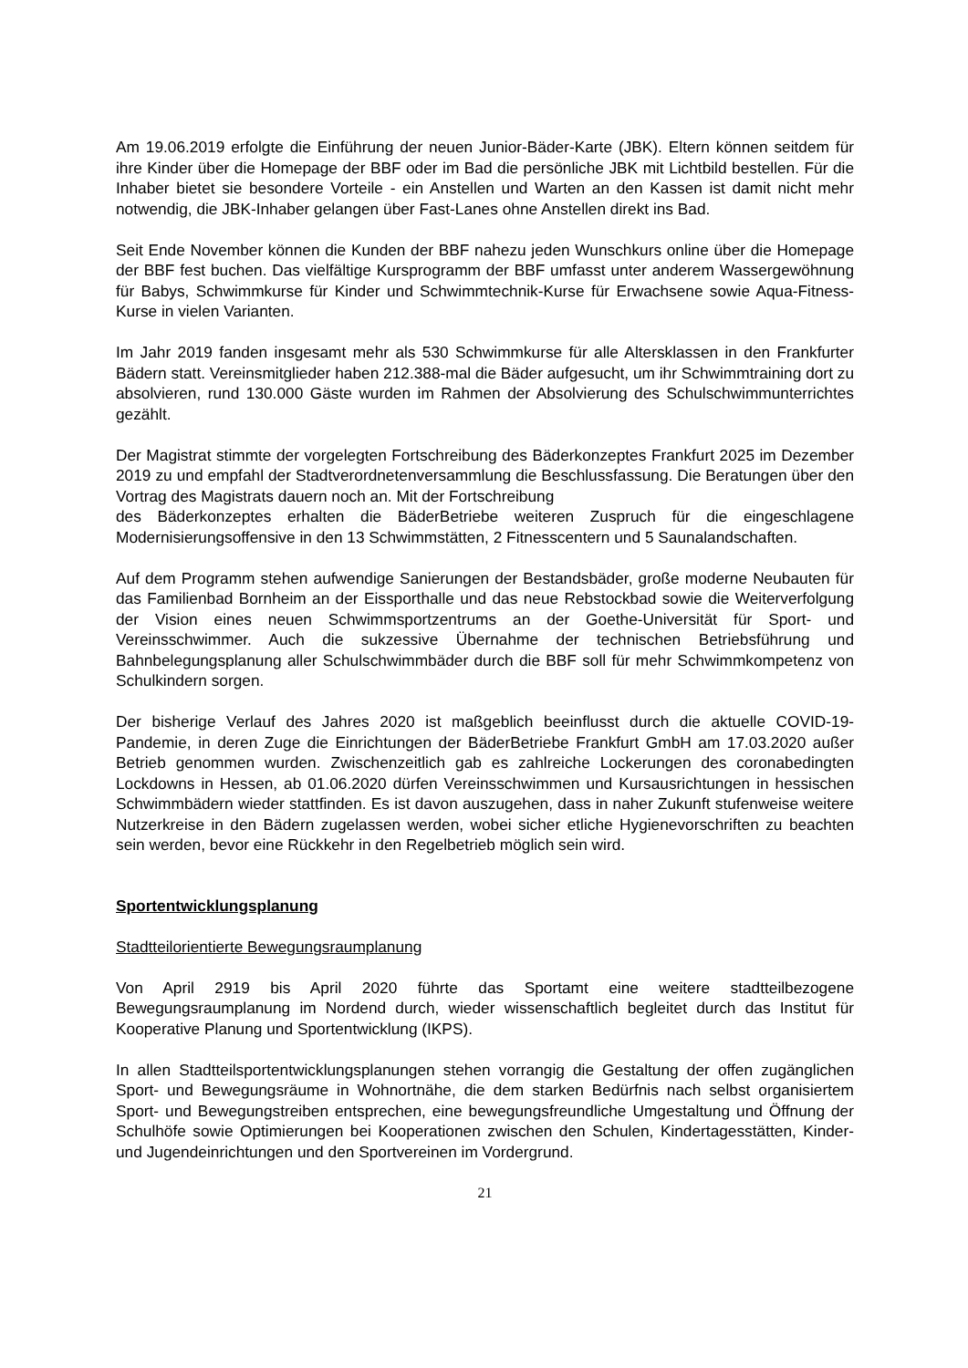Am 19.06.2019 erfolgte die Einführung der neuen Junior-Bäder-Karte (JBK). Eltern können seitdem für ihre Kinder über die Homepage der BBF oder im Bad die persönliche JBK mit Lichtbild bestellen. Für die Inhaber bietet sie besondere Vorteile - ein Anstellen und Warten an den Kassen ist damit nicht mehr notwendig, die JBK-Inhaber gelangen über Fast-Lanes ohne Anstellen direkt ins Bad.
Seit Ende November können die Kunden der BBF nahezu jeden Wunschkurs online über die Homepage der BBF fest buchen. Das vielfältige Kursprogramm der BBF umfasst unter anderem Wassergewöhnung für Babys, Schwimmkurse für Kinder und Schwimmtechnik-Kurse für Erwachsene sowie Aqua-Fitness-Kurse in vielen Varianten.
Im Jahr 2019 fanden insgesamt mehr als 530 Schwimmkurse für alle Altersklassen in den Frankfurter Bädern statt. Vereinsmitglieder haben 212.388-mal die Bäder aufgesucht, um ihr Schwimmtraining dort zu absolvieren, rund 130.000 Gäste wurden im Rahmen der Absolvierung des Schulschwimmunterrichtes gezählt.
Der Magistrat stimmte der vorgelegten Fortschreibung des Bäderkonzeptes Frankfurt 2025 im Dezember 2019 zu und empfahl der Stadtverordnetenversammlung die Beschlussfassung. Die Beratungen über den Vortrag des Magistrats dauern noch an. Mit der Fortschreibung
des Bäderkonzeptes erhalten die BäderBetriebe weiteren Zuspruch für die eingeschlagene Modernisierungsoffensive in den 13 Schwimmstätten, 2 Fitnesscentern und 5 Saunalandschaften.
Auf dem Programm stehen aufwendige Sanierungen der Bestandsbäder, große moderne Neubauten für das Familienbad Bornheim an der Eissporthalle und das neue Rebstockbad sowie die Weiterverfolgung der Vision eines neuen Schwimmsportzentrums an der Goethe-Universität für Sport- und Vereinsschwimmer. Auch die sukzessive Übernahme der technischen Betriebsführung und Bahnbelegungsplanung aller Schulschwimmbäder durch die BBF soll für mehr Schwimmkompetenz von Schulkindern sorgen.
Der bisherige Verlauf des Jahres 2020 ist maßgeblich beeinflusst durch die aktuelle COVID-19-Pandemie, in deren Zuge die Einrichtungen der BäderBetriebe Frankfurt GmbH am 17.03.2020 außer Betrieb genommen wurden. Zwischenzeitlich gab es zahlreiche Lockerungen des coronabedingten Lockdowns in Hessen, ab 01.06.2020 dürfen Vereinsschwimmen und Kursausrichtungen in hessischen Schwimmbädern wieder stattfinden. Es ist davon auszugehen, dass in naher Zukunft stufenweise weitere Nutzerkreise in den Bädern zugelassen werden, wobei sicher etliche Hygienevorschriften zu beachten sein werden, bevor eine Rückkehr in den Regelbetrieb möglich sein wird.
Sportentwicklungsplanung
Stadtteilorientierte Bewegungsraumplanung
Von April 2919 bis April 2020 führte das Sportamt eine weitere stadtteilbezogene Bewegungsraumplanung im Nordend durch, wieder wissenschaftlich begleitet durch das Institut für Kooperative Planung und Sportentwicklung (IKPS).
In allen Stadtteilsportentwicklungsplanungen stehen vorrangig die Gestaltung der offen zugänglichen Sport- und Bewegungsräume in Wohnortnähe, die dem starken Bedürfnis nach selbst organisiertem Sport- und Bewegungstreiben entsprechen, eine bewegungsfreundliche Umgestaltung und Öffnung der Schulhöfe sowie Optimierungen bei Kooperationen zwischen den Schulen, Kindertagesstätten, Kinder- und Jugendeinrichtungen und den Sportvereinen im Vordergrund.
21